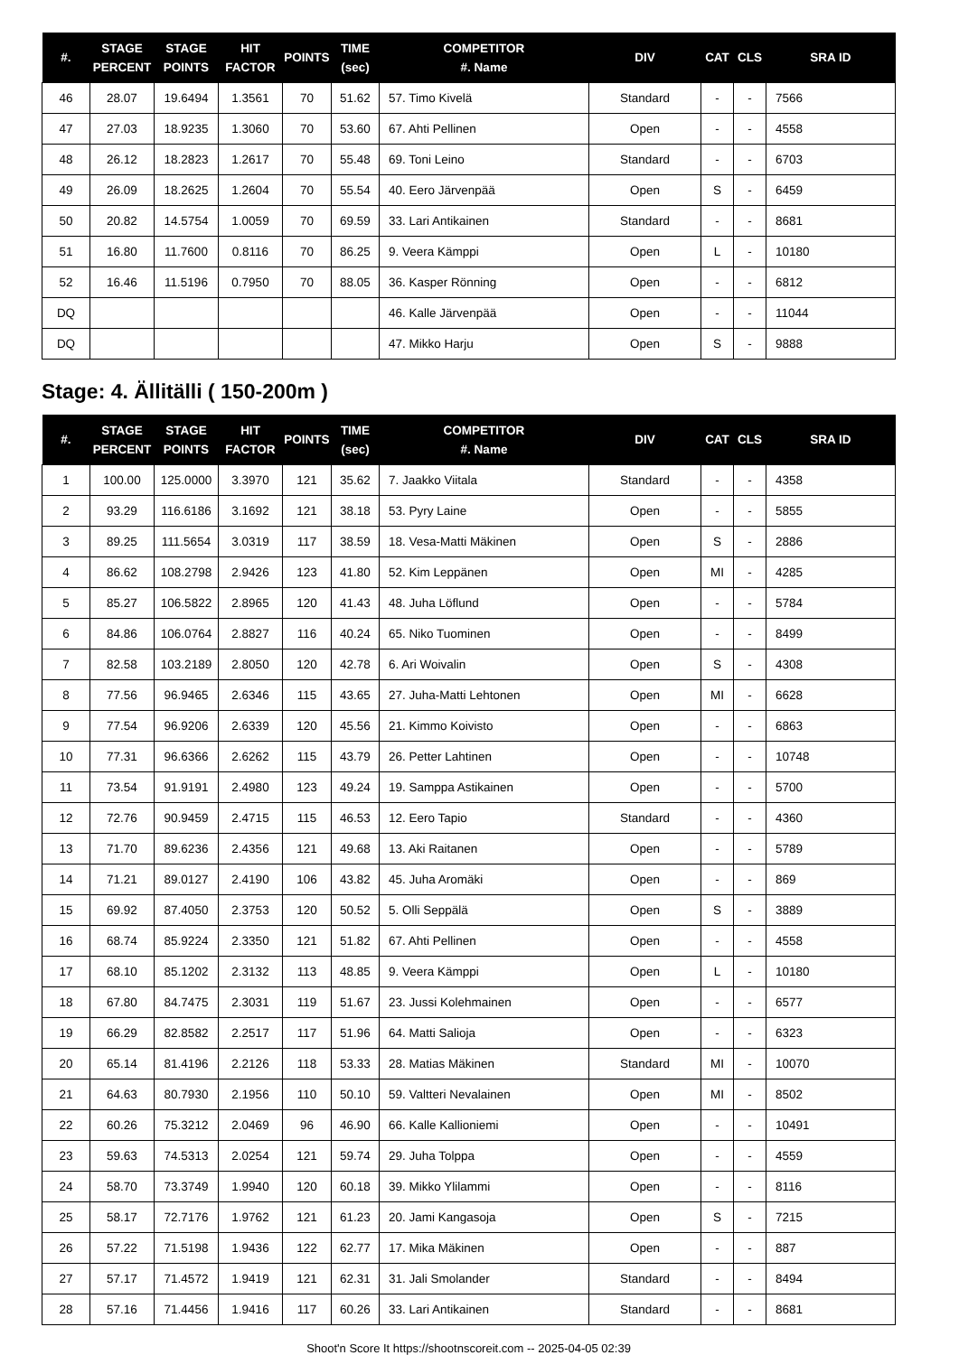| #. | STAGE PERCENT | STAGE POINTS | HIT FACTOR | POINTS | TIME (sec) | COMPETITOR #. Name | DIV | CAT | CLS | SRA ID |
| --- | --- | --- | --- | --- | --- | --- | --- | --- | --- | --- |
| 46 | 28.07 | 19.6494 | 1.3561 | 70 | 51.62 | 57. Timo Kivelä | Standard | - | - | 7566 |
| 47 | 27.03 | 18.9235 | 1.3060 | 70 | 53.60 | 67. Ahti Pellinen | Open | - | - | 4558 |
| 48 | 26.12 | 18.2823 | 1.2617 | 70 | 55.48 | 69. Toni Leino | Standard | - | - | 6703 |
| 49 | 26.09 | 18.2625 | 1.2604 | 70 | 55.54 | 40. Eero Järvenpää | Open | S | - | 6459 |
| 50 | 20.82 | 14.5754 | 1.0059 | 70 | 69.59 | 33. Lari Antikainen | Standard | - | - | 8681 |
| 51 | 16.80 | 11.7600 | 0.8116 | 70 | 86.25 | 9. Veera Kämppi | Open | L | - | 10180 |
| 52 | 16.46 | 11.5196 | 0.7950 | 70 | 88.05 | 36. Kasper Rönning | Open | - | - | 6812 |
| DQ | | | | | | 46. Kalle Järvenpää | Open | - | - | 11044 |
| DQ | | | | | | 47. Mikko Harju | Open | S | - | 9888 |
Stage: 4. Ällitälli ( 150-200m )
| #. | STAGE PERCENT | STAGE POINTS | HIT FACTOR | POINTS | TIME (sec) | COMPETITOR #. Name | DIV | CAT | CLS | SRA ID |
| --- | --- | --- | --- | --- | --- | --- | --- | --- | --- | --- |
| 1 | 100.00 | 125.0000 | 3.3970 | 121 | 35.62 | 7. Jaakko Viitala | Standard | - | - | 4358 |
| 2 | 93.29 | 116.6186 | 3.1692 | 121 | 38.18 | 53. Pyry Laine | Open | - | - | 5855 |
| 3 | 89.25 | 111.5654 | 3.0319 | 117 | 38.59 | 18. Vesa-Matti Mäkinen | Open | S | - | 2886 |
| 4 | 86.62 | 108.2798 | 2.9426 | 123 | 41.80 | 52. Kim Leppänen | Open | MI | - | 4285 |
| 5 | 85.27 | 106.5822 | 2.8965 | 120 | 41.43 | 48. Juha Löflund | Open | - | - | 5784 |
| 6 | 84.86 | 106.0764 | 2.8827 | 116 | 40.24 | 65. Niko Tuominen | Open | - | - | 8499 |
| 7 | 82.58 | 103.2189 | 2.8050 | 120 | 42.78 | 6. Ari Woivalin | Open | S | - | 4308 |
| 8 | 77.56 | 96.9465 | 2.6346 | 115 | 43.65 | 27. Juha-Matti Lehtonen | Open | MI | - | 6628 |
| 9 | 77.54 | 96.9206 | 2.6339 | 120 | 45.56 | 21. Kimmo Koivisto | Open | - | - | 6863 |
| 10 | 77.31 | 96.6366 | 2.6262 | 115 | 43.79 | 26. Petter Lahtinen | Open | - | - | 10748 |
| 11 | 73.54 | 91.9191 | 2.4980 | 123 | 49.24 | 19. Samppa Astikainen | Open | - | - | 5700 |
| 12 | 72.76 | 90.9459 | 2.4715 | 115 | 46.53 | 12. Eero Tapio | Standard | - | - | 4360 |
| 13 | 71.70 | 89.6236 | 2.4356 | 121 | 49.68 | 13. Aki Raitanen | Open | - | - | 5789 |
| 14 | 71.21 | 89.0127 | 2.4190 | 106 | 43.82 | 45. Juha Aromäki | Open | - | - | 869 |
| 15 | 69.92 | 87.4050 | 2.3753 | 120 | 50.52 | 5. Olli Seppälä | Open | S | - | 3889 |
| 16 | 68.74 | 85.9224 | 2.3350 | 121 | 51.82 | 67. Ahti Pellinen | Open | - | - | 4558 |
| 17 | 68.10 | 85.1202 | 2.3132 | 113 | 48.85 | 9. Veera Kämppi | Open | L | - | 10180 |
| 18 | 67.80 | 84.7475 | 2.3031 | 119 | 51.67 | 23. Jussi Kolehmainen | Open | - | - | 6577 |
| 19 | 66.29 | 82.8582 | 2.2517 | 117 | 51.96 | 64. Matti Salioja | Open | - | - | 6323 |
| 20 | 65.14 | 81.4196 | 2.2126 | 118 | 53.33 | 28. Matias Mäkinen | Standard | MI | - | 10070 |
| 21 | 64.63 | 80.7930 | 2.1956 | 110 | 50.10 | 59. Valtteri Nevalainen | Open | MI | - | 8502 |
| 22 | 60.26 | 75.3212 | 2.0469 | 96 | 46.90 | 66. Kalle Kallioniemi | Open | - | - | 10491 |
| 23 | 59.63 | 74.5313 | 2.0254 | 121 | 59.74 | 29. Juha Tolppa | Open | - | - | 4559 |
| 24 | 58.70 | 73.3749 | 1.9940 | 120 | 60.18 | 39. Mikko Ylilammi | Open | - | - | 8116 |
| 25 | 58.17 | 72.7176 | 1.9762 | 121 | 61.23 | 20. Jami Kangasoja | Open | S | - | 7215 |
| 26 | 57.22 | 71.5198 | 1.9436 | 122 | 62.77 | 17. Mika Mäkinen | Open | - | - | 887 |
| 27 | 57.17 | 71.4572 | 1.9419 | 121 | 62.31 | 31. Jali Smolander | Standard | - | - | 8494 |
| 28 | 57.16 | 71.4456 | 1.9416 | 117 | 60.26 | 33. Lari Antikainen | Standard | - | - | 8681 |
Shoot'n Score It https://shootnscoreit.com -- 2025-04-05 02:39